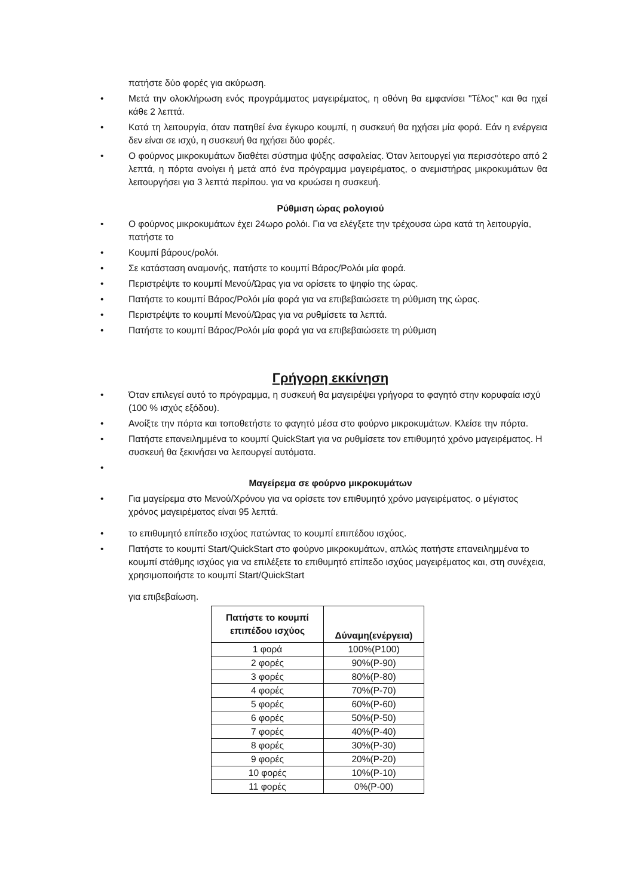πατήστε δύο φορές για ακύρωση.
• Μετά την ολοκλήρωση ενός προγράμματος μαγειρέματος, η οθόνη θα εμφανίσει "Τέλος" και θα ηχεί κάθε 2 λεπτά.
• Κατά τη λειτουργία, όταν πατηθεί ένα έγκυρο κουμπί, η συσκευή θα ηχήσει μία φορά. Εάν η ενέργεια δεν είναι σε ισχύ, η συσκευή θα ηχήσει δύο φορές.
• Ο φούρνος μικροκυμάτων διαθέτει σύστημα ψύξης ασφαλείας. Όταν λειτουργεί για περισσότερο από 2 λεπτά, η πόρτα ανοίγει ή μετά από ένα πρόγραμμα μαγειρέματος, ο ανεμιστήρας μικροκυμάτων θα λειτουργήσει για 3 λεπτά περίπου. για να κρυώσει η συσκευή.
Ρύθμιση ώρας ρολογιού
• Ο φούρνος μικροκυμάτων έχει 24ωρο ρολόι. Για να ελέγξετε την τρέχουσα ώρα κατά τη λειτουργία, πατήστε το
• Κουμπί βάρους/ρολόι.
• Σε κατάσταση αναμονής, πατήστε το κουμπί Βάρος/Ρολόι μία φορά.
• Περιστρέψτε το κουμπί Μενού/Ώρας για να ορίσετε το ψηφίο της ώρας.
• Πατήστε το κουμπί Βάρος/Ρολόι μία φορά για να επιβεβαιώσετε τη ρύθμιση της ώρας.
• Περιστρέψτε το κουμπί Μενού/Ώρας για να ρυθμίσετε τα λεπτά.
• Πατήστε το κουμπί Βάρος/Ρολόι μία φορά για να επιβεβαιώσετε τη ρύθμιση
Γρήγορη εκκίνηση
• Όταν επιλεγεί αυτό το πρόγραμμα, η συσκευή θα μαγειρέψει γρήγορα το φαγητό στην κορυφαία ισχύ (100 % ισχύς εξόδου).
• Ανοίξτε την πόρτα και τοποθετήστε το φαγητό μέσα στο φούρνο μικροκυμάτων. Κλείσε την πόρτα.
• Πατήστε επανειλημμένα το κουμπί QuickStart για να ρυθμίσετε τον επιθυμητό χρόνο μαγειρέματος. Η συσκευή θα ξεκινήσει να λειτουργεί αυτόματα.
•
Μαγείρεμα σε φούρνο μικροκυμάτων
• Για μαγείρεμα στο Μενού/Χρόνου για να ορίσετε τον επιθυμητό χρόνο μαγειρέματος. ο μέγιστος χρόνος μαγειρέματος είναι 95 λεπτά.
• το επιθυμητό επίπεδο ισχύος πατώντας το κουμπί επιπέδου ισχύος.
• Πατήστε το κουμπί Start/QuickStart στο φούρνο μικροκυμάτων, απλώς πατήστε επανειλημμένα το κουμπί στάθμης ισχύος για να επιλέξετε το επιθυμητό επίπεδο ισχύος μαγειρέματος και, στη συνέχεια, χρησιμοποιήστε το κουμπί Start/QuickStart
για επιβεβαίωση.
| Πατήστε το κουμπί επιπέδου ισχύος | Δύναμη(ενέργεια) |
| --- | --- |
| 1 φορά | 100%(P100) |
| 2 φορές | 90%(P-90) |
| 3 φορές | 80%(P-80) |
| 4 φορές | 70%(P-70) |
| 5 φορές | 60%(P-60) |
| 6 φορές | 50%(P-50) |
| 7 φορές | 40%(P-40) |
| 8 φορές | 30%(P-30) |
| 9 φορές | 20%(P-20) |
| 10 φορές | 10%(P-10) |
| 11 φορές | 0%(P-00) |